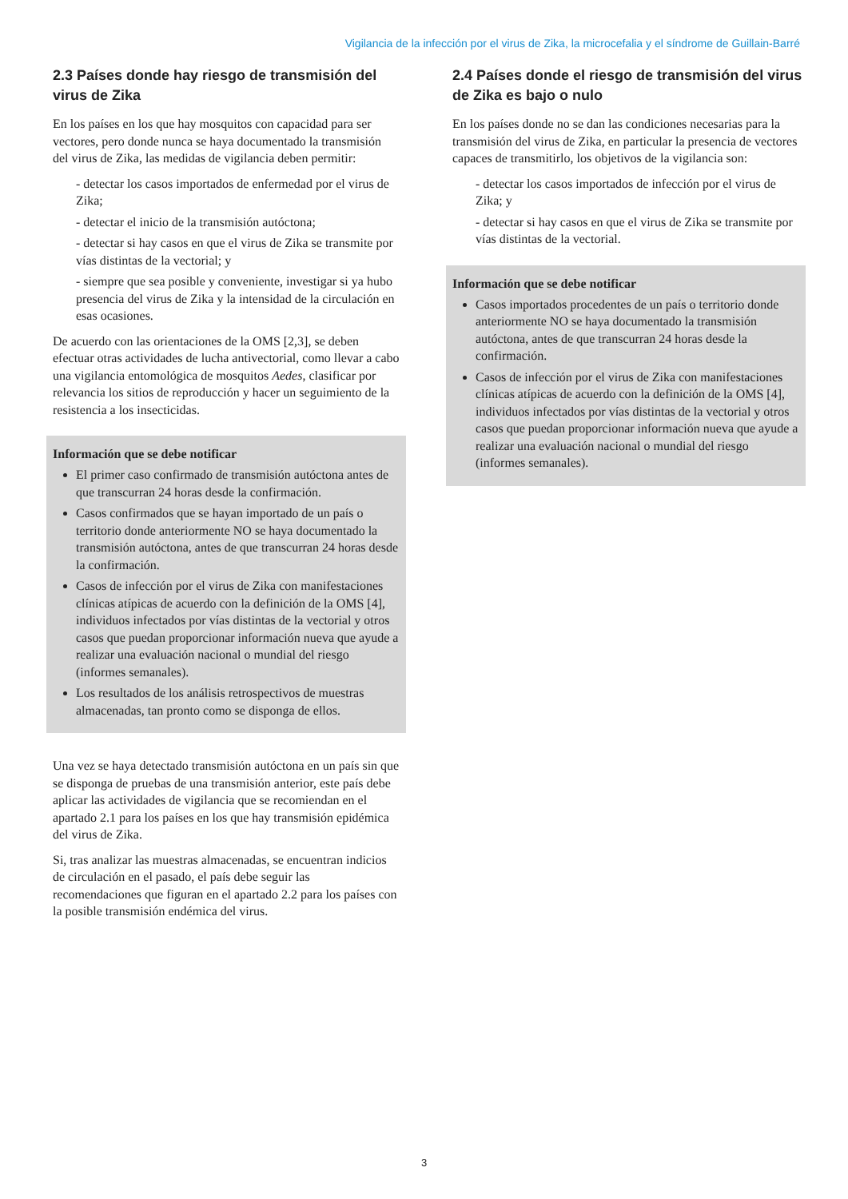Vigilancia de la infección por el virus de Zika, la microcefalia y el síndrome de Guillain-Barré
2.3 Países donde hay riesgo de transmisión del virus de Zika
En los países en los que hay mosquitos con capacidad para ser vectores, pero donde nunca se haya documentado la transmisión del virus de Zika, las medidas de vigilancia deben permitir:
- detectar los casos importados de enfermedad por el virus de Zika;
- detectar el inicio de la transmisión autóctona;
- detectar si hay casos en que el virus de Zika se transmite por vías distintas de la vectorial; y
- siempre que sea posible y conveniente, investigar si ya hubo presencia del virus de Zika y la intensidad de la circulación en esas ocasiones.
De acuerdo con las orientaciones de la OMS [2,3], se deben efectuar otras actividades de lucha antivectorial, como llevar a cabo una vigilancia entomológica de mosquitos Aedes, clasificar por relevancia los sitios de reproducción y hacer un seguimiento de la resistencia a los insecticidas.
Información que se debe notificar
El primer caso confirmado de transmisión autóctona antes de que transcurran 24 horas desde la confirmación.
Casos confirmados que se hayan importado de un país o territorio donde anteriormente NO se haya documentado la transmisión autóctona, antes de que transcurran 24 horas desde la confirmación.
Casos de infección por el virus de Zika con manifestaciones clínicas atípicas de acuerdo con la definición de la OMS [4], individuos infectados por vías distintas de la vectorial y otros casos que puedan proporcionar información nueva que ayude a realizar una evaluación nacional o mundial del riesgo (informes semanales).
Los resultados de los análisis retrospectivos de muestras almacenadas, tan pronto como se disponga de ellos.
Una vez se haya detectado transmisión autóctona en un país sin que se disponga de pruebas de una transmisión anterior, este país debe aplicar las actividades de vigilancia que se recomiendan en el apartado 2.1 para los países en los que hay transmisión epidémica del virus de Zika.
Si, tras analizar las muestras almacenadas, se encuentran indicios de circulación en el pasado, el país debe seguir las recomendaciones que figuran en el apartado 2.2 para los países con la posible transmisión endémica del virus.
2.4 Países donde el riesgo de transmisión del virus de Zika es bajo o nulo
En los países donde no se dan las condiciones necesarias para la transmisión del virus de Zika, en particular la presencia de vectores capaces de transmitirlo, los objetivos de la vigilancia son:
- detectar los casos importados de infección por el virus de Zika; y
- detectar si hay casos en que el virus de Zika se transmite por vías distintas de la vectorial.
Información que se debe notificar
Casos importados procedentes de un país o territorio donde anteriormente NO se haya documentado la transmisión autóctona, antes de que transcurran 24 horas desde la confirmación.
Casos de infección por el virus de Zika con manifestaciones clínicas atípicas de acuerdo con la definición de la OMS [4], individuos infectados por vías distintas de la vectorial y otros casos que puedan proporcionar información nueva que ayude a realizar una evaluación nacional o mundial del riesgo (informes semanales).
3